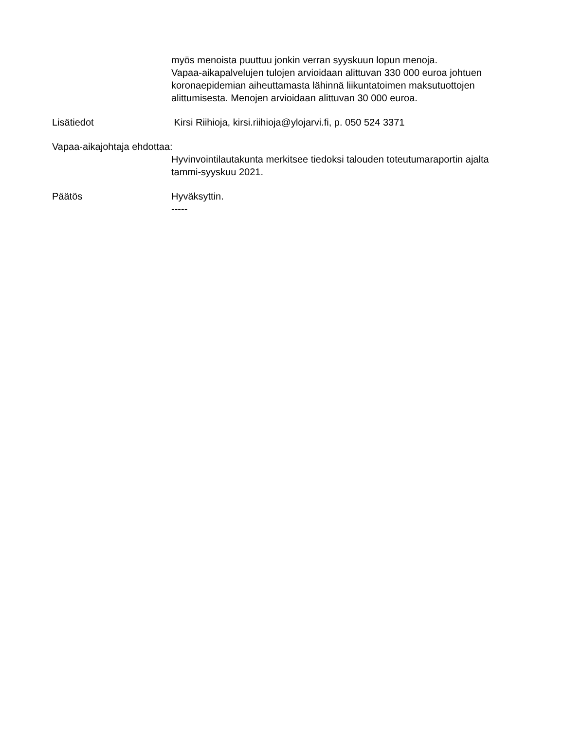myös menoista puuttuu jonkin verran syyskuun lopun menoja.
Vapaa-aikapalvelujen tulojen arvioidaan alittuvan 330 000 euroa johtuen koronaepidemian aiheuttamasta lähinnä liikuntatoimen maksutuottojen alittumisesta. Menojen arvioidaan alittuvan 30 000 euroa.
Lisätiedot Kirsi Riihioja, kirsi.riihioja@ylojarvi.fi, p. 050 524 3371
Vapaa-aikajohtaja ehdottaa:
Hyvinvointilautakunta merkitsee tiedoksi talouden toteutumaraportin ajalta tammi-syyskuu 2021.
Päätös Hyväksyttin.
-----